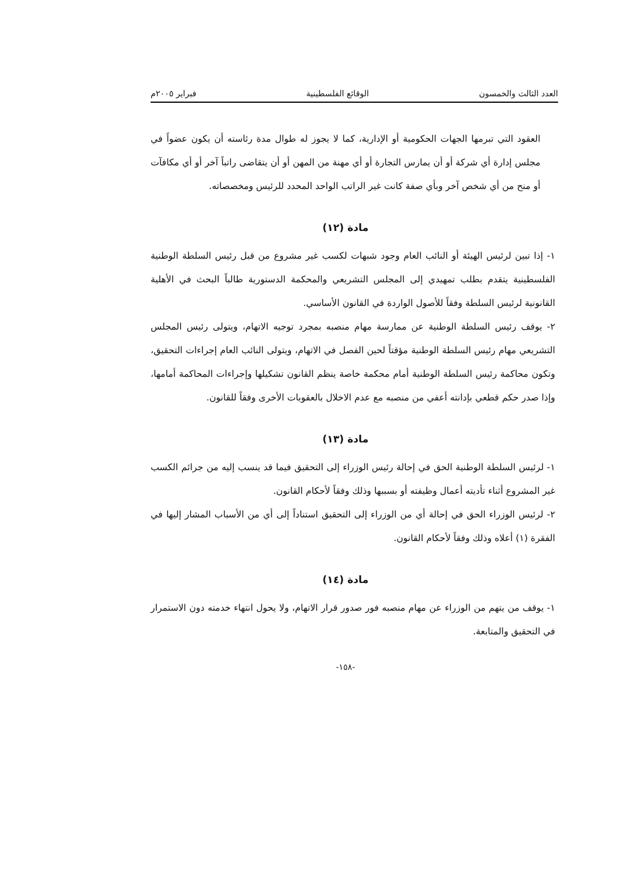العدد الثالث والخمسون الوقائع الفلسطينية فبراير ٢٠٠٥م
العقود التي تبرمها الجهات الحكومية أو الإدارية، كما لا يجوز له طوال مدة رئاسته أن يكون عضواً في مجلس إدارة أي شركة أو أن يمارس التجارة أو أي مهنة من المهن أو أن يتقاضى راتباً آخر أو أي مكافآت أو منح من أي شخص آخر وبأي صفة كانت غير الراتب الواحد المحدد للرئيس ومخصصاته.
مادة (١٢)
١- إذا تبين لرئيس الهيئة أو النائب العام وجود شبهات لكسب غير مشروع من قبل رئيس السلطة الوطنية الفلسطينية يتقدم بطلب تمهيدي إلى المجلس التشريعي والمحكمة الدستورية طالباً البحث في الأهلية القانونية لرئيس السلطة وفقاً للأصول الواردة في القانون الأساسي.
٢- يوقف رئيس السلطة الوطنية عن ممارسة مهام منصبه بمجرد توجيه الاتهام، ويتولى رئيس المجلس التشريعي مهام رئيس السلطة الوطنية مؤقتاً لحين الفصل في الاتهام، ويتولى النائب العام إجراءات التحقيق، وتكون محاكمة رئيس السلطة الوطنية أمام محكمة خاصة ينظم القانون تشكيلها وإجراءات المحاكمة أمامها، وإذا صدر حكم قطعي بإدانته أعفي من منصبه مع عدم الاخلال بالعقوبات الأخرى وفقاً للقانون.
مادة (١٣)
١- لرئيس السلطة الوطنية الحق في إحالة رئيس الوزراء إلى التحقيق فيما قد ينسب إليه من جرائم الكسب غير المشروع أثناء تأديته أعمال وظيفته أو بسببها وذلك وفقاً لأحكام القانون.
٢- لرئيس الوزراء الحق في إحالة أي من الوزراء إلى التحقيق استناداً إلى أي من الأسباب المشار إليها في الفقرة (١) أعلاه وذلك وفقاً لأحكام القانون.
مادة (١٤)
١- يوقف من يتهم من الوزراء عن مهام منصبه فور صدور قرار الاتهام، ولا يحول انتهاء خدمته دون الاستمرار في التحقيق والمتابعة.
-١٥٨-